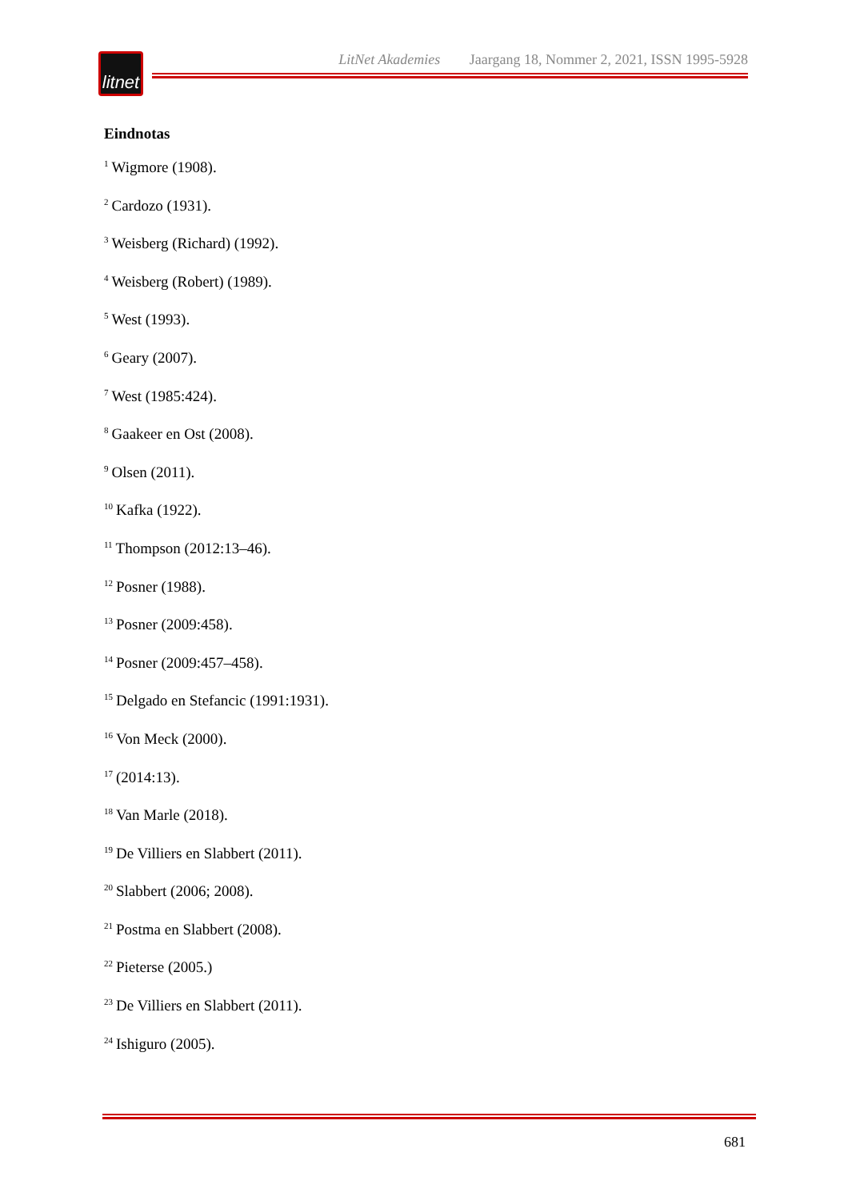litnet
LitNet Akademies Jaargang 18, Nommer 2, 2021, ISSN 1995-5928
Eindnotas
<sup>1</sup> Wigmore (1908).
<sup>2</sup> Cardozo (1931).
<sup>3</sup> Weisberg (Richard) (1992).
<sup>4</sup> Weisberg (Robert) (1989).
<sup>5</sup> West (1993).
<sup>6</sup> Geary (2007).
<sup>7</sup> West (1985:424).
<sup>8</sup> Gaakeer en Ost (2008).
<sup>9</sup> Olsen (2011).
<sup>10</sup> Kafka (1922).
<sup>11</sup> Thompson (2012:13–46).
<sup>12</sup> Posner (1988).
<sup>13</sup> Posner (2009:458).
<sup>14</sup> Posner (2009:457–458).
<sup>15</sup> Delgado en Stefancic (1991:1931).
<sup>16</sup> Von Meck (2000).
<sup>17</sup> (2014:13).
<sup>18</sup> Van Marle (2018).
<sup>19</sup> De Villiers en Slabbert (2011).
<sup>20</sup> Slabbert (2006; 2008).
<sup>21</sup> Postma en Slabbert (2008).
<sup>22</sup> Pieterse (2005.)
<sup>23</sup> De Villiers en Slabbert (2011).
<sup>24</sup> Ishiguro (2005).
681